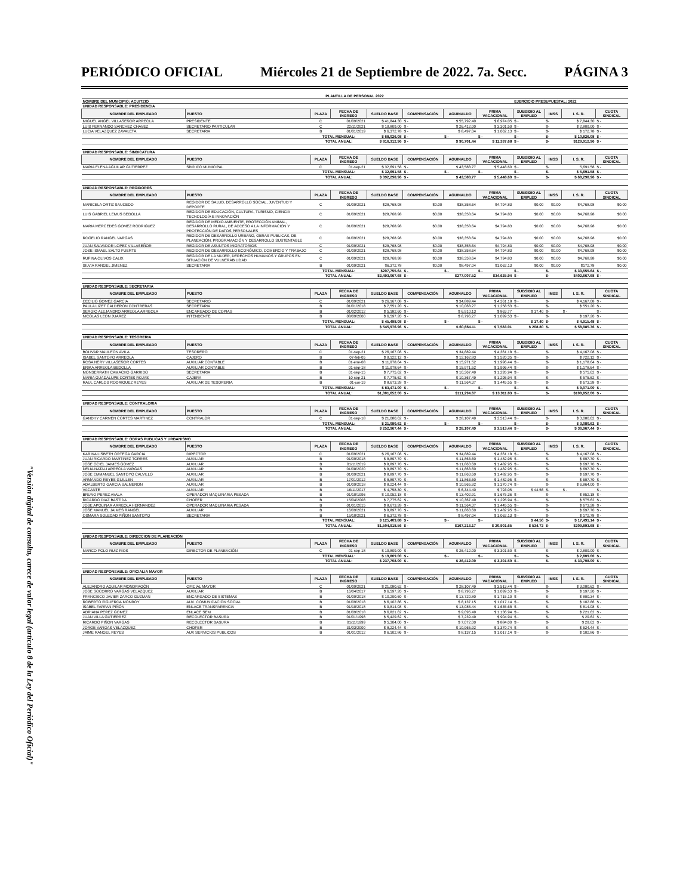"Versión digital de consulta, carece de valor legal (artículo 8 de la Ley del Periódico Oficial)"
PERIÓDICO OFICIAL Miércoles 21 de Septiembre de 2022. 7a. Secc. PÁGINA 3
| PLANTILLA DE PERSONAL 2022 | | | | | | | | | | | |
| NOMBRE DEL MUNICIPIO: ACUITZIO | | | | | | | | EJERCICIO PRESUPUESTAL: 2022 | | | |
| UNIDAD RESPONSABLE: PRESIDENCIA | | | | | | | | | | | |
| NOMBRE DEL EMPLEADO | PUESTO | PLAZA | FECHA DE INGRESO | SUELDO BASE | COMPENSACIÓN | AGUINALDO | PRIMA VACACIONAL | SUBSIDIO AL EMPLEO | IMSS | I. S. R. | CUOTA SINDICAL |
| MIGUEL ANGEL VILLASEÑOR ARREOLA | PRESIDENTE | C | 01/09/2021 | $ 41,844.30 | $ - | $ 55,792.40 | $ 6,974.05 | $ - | $- | $ 7,844.30 | $ - |
| LUIS FERNANDO SANCHEZ CHAVEZ | SECRETARIO PARTICULAR | C | 22/11/2021 | $ 19,809.00 | $ - | $ 26,412.00 | $ 3,301.50 | $ - | $- | $ 2,809.00 | $ - |
| LUCIA VELAZQUEZ ZAVALETA | SECRETARIA | B | 01/01/2019 | $ 6,372.78 | $ - | $ 8,497.04 | $ 1,062.13 | $ - | $- | $ 172.78 | $ - |
| | | TOTAL MENSUAL: | | $ 68,026.08 | $ - | $ - | $ - | $ - | $- | $ 10,826.08 | $ - |
| | | TOTAL ANUAL: | | $ 816,312.96 | $ - | $ 90,701.44 | $ 11,337.68 | $ - | $- | $129,912.96 | $ - |
| UNIDAD RESPONSABLE: SINDICATURA | | | | | | | | | | | |
| NOMBRE DEL EMPLEADO | PUESTO | PLAZA | FECHA DE INGRESO | SUELDO BASE | COMPENSACIÓN | AGUINALDO | PRIMA VACACIONAL | SUBSIDIO AL EMPLEO | IMSS | I. S. R. | CUOTA SINDICAL |
| MARIA ELENA AGUILAR GUTIERREZ | SÍNDICO MUNICIPAL | C | 01-sep-21 | $ 32,691.58 | $ - | $ 43,588.77 | $ 5,448.60 | $ - | $- | 5,691.58 | $ - |
| | | TOTAL MENSUAL: | | $ 32,691.58 | $ - | $ - | $ - | $ - | $- | $ 5,691.58 | $ - |
| | | TOTAL ANUAL: | | $ 392,298.96 | $ - | $ 43,588.77 | $ 5,448.60 | $ - | $- | $ 68,298.96 | $ - |
| UNIDAD RESPONSABLE: REGIDORES | | | | | | | | | | | |
| NOMBRE DEL EMPLEADO | PUESTO | PLAZA | FECHA DE INGRESO | SUELDO BASE | COMPENSACIÓN | AGUINALDO | PRIMA VACACIONAL | SUBSIDIO AL EMPLEO | IMSS | I. S. R. | CUOTA SINDICAL |
| MARICELA ORTIZ SAUCEDO | REGIDOR DE SALUD, DESARROLLO SOCIAL, JUVENTUD Y DEPORTE | C | 01/09/2021 | $28,768.98 | $0.00 | $38,358.64 | $4,794.83 | $0.00 | $0.00 | $4,768.98 | $0.00 |
| LUIS GABRIEL LEMUS BEDOLLA | REGIDOR DE EDUCACIÓN, CULTURA, TURISMO, CIENCIA TECNOLOGÍA E INNOVACIÓN | C | 01/09/2021 | $28,768.98 | $0.00 | $38,358.64 | $4,794.83 | $0.00 | $0.00 | $4,768.98 | $0.00 |
| MARIA MERCEDES GOMEZ RODRIGUEZ | REGIDOR DE MEDIO AMBIENTE, PROTECCIÓN ANIMAL, DESARROLLO RURAL, DE ACCESO A LA INFORMACIÓN Y PROTECCIÓN DE DATOS PERSONALES | C | 01/09/2021 | $28,768.98 | $0.00 | $38,358.64 | $4,794.83 | $0.00 | $0.00 | $4,768.98 | $0.00 |
| ROGELIO RANGEL VARGAS | REGIDOR DE DESARROLLO URBANO, OBRAS PUBLICAS, DE PLANEACIÓN, PROGRAMACIÓN Y DESARROLLO SUSTENTABLE | C | 01/09/2021 | $28,768.98 | $0.00 | $38,358.64 | $4,794.83 | $0.00 | $0.00 | $4,768.98 | $0.00 |
| JUAN SALVADOR LOPEZ VILLASEÑOR | REGIDOR DE ASUNTOS MIGRATORIOS | C | 01/09/2021 | $28,768.98 | $0.00 | $38,358.64 | $4,794.83 | $0.00 | $0.00 | $4,768.98 | $0.00 |
| JOSE ISMAEL SALTO FUERTE | REGIDOR DE DESARROLLO ECONÓMICO, COMERCIO Y TRABAJO | C | 01/09/2021 | $28,768.98 | $0.00 | $38,358.64 | $4,794.83 | $0.00 | $0.00 | $4,768.98 | $0.00 |
| RUFINA OLIVOS CALIX | REGIDOR DE LA MUJER, DERECHOS HUMANOS Y GRUPOS EN SITUACIÓN DE VULNERABILIDAD | C | 01/09/2021 | $28,768.98 | $0.00 | $38,358.64 | $4,794.83 | $0.00 | $0.00 | $4,768.98 | $0.00 |
| SILVIA RANGEL JIMENEZ | SECRETARIA | B | 01/09/2021 | $6,372.78 | $0.00 | $8,497.04 | $1,062.13 | $0.00 | $0.00 | $172.78 | $0.00 |
| | | TOTAL MENSUAL: | | $207,755.64 | $ - | $ - | $ - | $ - | $- | $ 33,555.64 | $ - |
| | | TOTAL ANUAL: | | $2,493,067.68 | $ - | $277,007.52 | $34,625.94 | $ - | $- | $402,667.68 | $ - |
| UNIDAD RESPONSABLE: SECRETARIA | | | | | | | | | | | |
| NOMBRE DEL EMPLEADO | PUESTO | PLAZA | FECHA DE INGRESO | SUELDO BASE | COMPENSACIÓN | AGUINALDO | PRIMA VACACIONAL | SUBSIDIO AL EMPLEO | IMSS | I. S. R. | CUOTA SINDICAL |
| CECILIO GOMEZ GARCIA | SECRETARIO | C | 01/09/2021 | $ 26,167.08 | $ - | $ 34,889.44 | $ 4,361.18 | $ - | $- | $ 4,167.08 | $ - |
| PAULA LIZET CALDERON CONTRERAS | SECRETARIA | B | 01/01/2018 | $ 7,551.20 | $ - | $ 10,068.27 | $ 1,258.53 | $ - | $- | $ 551.20 | $ - |
| SERGIO ALEJANDRO ARREOLA ARREOLA | ENCARGADO DE COPIAS | B | 01/02/2012 | $ 5,182.60 | $ - | $ 6,910.13 | $ 863.77 | $ 17.40 | $- | $ - | $ - |
| NICOLAS LEON JUAREZ | INTENDENTE | B | 08/09/2000 | $ 6,597.20 | $ - | $ 8,796.27 | $ 1,099.53 | $ - | $- | $ 197.20 | $ - |
| | | TOTAL MENSUAL: | | $ 45,498.08 | $ - | $ - | $ - | $ 17.40 | $- | $ 4,915.48 | $ - |
| | | TOTAL ANUAL: | | $ 545,976.96 | $ - | $ 60,664.11 | $ 7,583.01 | $ 208.80 | $- | $ 58,985.76 | $ - |
| UNIDAD RESPONSABLE: TESORERIA | | | | | | | | | | | |
| NOMBRE DEL EMPLEADO | PUESTO | PLAZA | FECHA DE INGRESO | SUELDO BASE | COMPENSACIÓN | AGUINALDO | PRIMA VACACIONAL | SUBSIDIO AL EMPLEO | IMSS | I. S. R. | CUOTA SINDICAL |
| BOLIVAR MAULEON AVILA | TESORERO | C | 01-sep-21 | $ 26,167.08 | $ - | $ 34,889.44 | $ 4,361.18 | $ - | $- | $ 4,167.08 | $ - |
| ISABEL SANTOYO ARREOLA | CAJERO | B | 07-feb-05 | $ 9,122.12 | $ - | $ 12,162.83 | $ 1,520.35 | $ - | $- | $ 722.12 | $ - |
| ROSA NERY VILLASEÑOR CORTES | AUXILIAR CONTABLE | B | 01-ene-08 | $ 11,978.64 | $ - | $ 15,971.52 | $ 1,996.44 | $ - | $- | $ 1,178.64 | $ - |
| ERIKA ARREOLA BEDOLLA | AUXILIAR CONTABLE | B | 01-sep-18 | $ 11,978.64 | $ - | $ 15,971.52 | $ 1,996.44 | $ - | $- | $ 1,178.64 | $ - |
| MONSERRATH CAMACHO GARRIDO | SECRETARIA | B | 01-sep-15 | $ 7,775.62 | $ - | $ 10,367.49 | $ 1,295.94 | $ - | $- | $ 575.62 | $ - |
| MARIA GUADALUPE CORTES ROJAS | CAJERA | B | 10-sep-21 | $ 7,775.62 | $ - | $ 10,367.49 | $ 1,295.94 | $ - | $- | $ 575.62 | $ - |
| RAUL CARLOS RODRIGUEZ REYES | AUXILIAR DE TESORERIA | B | 01-jun-19 | $ 8,673.28 | $ - | $ 11,564.37 | $ 1,445.55 | $ - | $- | $ 673.28 | $ - |
| | | TOTAL MENSUAL: | | $ 83,471.00 | $ - | $ - | $ - | $ - | $- | $ 9,071.00 | $ - |
| | | TOTAL ANUAL: | | $1,001,652.00 | $ - | $111,294.67 | $ 13,911.83 | $ - | $- | $108,852.00 | $ - |
| UNIDAD RESPONSABLE: CONTRALORIA | | | | | | | | | | | |
| NOMBRE DEL EMPLEADO | PUESTO | PLAZA | FECHA DE INGRESO | SUELDO BASE | COMPENSACIÓN | AGUINALDO | PRIMA VACACIONAL | SUBSIDIO AL EMPLEO | IMSS | I. S. R. | CUOTA SINDICAL |
| GANDHY CARMEN CORTES MARTINEZ | CONTRALOR | C | 01-sep-18 | $ 21,080.62 | $ - | $ 28,107.49 | $ 3,513.44 | $ - | $- | $ 3,080.62 | $ - |
| | | TOTAL MENSUAL: | | $ 21,080.62 | $ - | $ - | $ - | $ - | $- | $ 3,080.62 | $ - |
| | | TOTAL ANUAL: | | $ 252,967.44 | $ - | $ 28,107.49 | $ 3,513.44 | $ - | $- | $ 36,967.44 | $ - |
| UNIDAD RESPONSABLE: OBRAS PUBLICAS Y URBANISMO | | | | | | | | | | | |
| NOMBRE DEL EMPLEADO | PUESTO | PLAZA | FECHA DE INGRESO | SUELDO BASE | COMPENSACIÓN | AGUINALDO | PRIMA VACACIONAL | SUBSIDIO AL EMPLEO | IMSS | I. S. R. | CUOTA SINDICAL |
| KARINA LISBETH ORTEGA GARCIA | DIRECTOR | C | 01/09/2021 | $ 26,167.08 | $ - | $ 34,889.44 | $ 4,361.18 | $ - | $- | $ 4,167.08 | $ - |
| JUAN RICARDO MARTINEZ TORRES | AUXILIAR | B | 01/09/2018 | $ 8,897.70 | $ - | $ 11,863.60 | $ 1,482.95 | $ - | $- | $ 697.70 | $ - |
| JOSE OCIEL JAIMES GOMEZ | AUXILIAR | B | 01/11/2019 | $ 8,897.70 | $ - | $ 11,863.60 | $ 1,482.95 | $ - | $- | $ 697.70 | $ - |
| DELIA NATALI ARREOLA VARGAS | AUXILIAR | B | 01/08/2020 | $ 8,897.70 | $ - | $ 11,863.60 | $ 1,482.95 | $ - | $- | $ 697.70 | $ - |
| JOSE EMMANUEL SANTOYO CALVILLO | AUXILIAR | B | 01/09/2021 | $ 8,897.70 | $ - | $ 11,863.60 | $ 1,482.95 | $ - | $- | $ 697.70 | $ - |
| ARMANDO REYES GUILLEN | AUXILIAR | B | 17/01/2012 | $ 8,897.70 | $ - | $ 11,863.60 | $ 1,482.95 | $ - | $- | $ 697.70 | $ - |
| ADALBERTO GARCIA SALMERON | AUXILIAR | B | 01/09/2018 | $ 8,224.44 | $ - | $ 10,965.92 | $ 1,370.74 | $ - | $- | $ 6,864.00 | $ - |
| VACANTE | AUXILIAR | B | 16/11/2017 | $ 4,758.30 | $ - | $ 6,344.40 | $ 793.05 | $ 44.56 | $- | $ - | $ - |
| BRUNO PEREZ AYALA | OPERADOR MAQUINARIA PESADA | B | 01/10/1996 | $ 10,052.18 | $ - | $ 13,402.91 | $ 1,675.36 | $ - | $- | $ 852.18 | $ - |
| RICARDO DIAZ BASTIDA | CHOFER | B | 15/04/2008 | $ 7,775.62 | $ - | $ 10,367.49 | $ 1,295.94 | $ - | $- | $ 575.62 | $ - |
| JOSE APOLINAR ARREOLA HERNANDEZ | OPERADOR MAQUINARIA PESADA | B | 01/01/2015 | $ 8,673.28 | $ - | $ 11,564.37 | $ 1,445.55 | $ - | $- | $ 673.28 | $ - |
| JOSE MANUEL JAIMES RANGEL | AUXILIAR | B | 16/09/2021 | $ 8,897.70 | $ - | $ 11,863.60 | $ 1,482.95 | $ - | $- | $ 697.70 | $ - |
| OSMARA SOLEDAD PIÑON SANTOYO | SECRETARIA | B | 15/10/2021 | $ 6,372.78 | $ - | $ 8,497.04 | $ 1,062.13 | $ - | $- | $ 172.78 | $ - |
| | | TOTAL MENSUAL: | | $ 125,409.88 | $ - | $ - | $ - | $ 44.56 | $- | $ 17,491.14 | $ - |
| | | TOTAL ANUAL: | | $1,504,918.56 | $ - | $167,213.17 | $ 20,901.65 | $ 534.72 | $- | $209,893.68 | $ - |
| UNIDAD RESPONSABLE: DIRECCION DE PLANEACIÓN | | | | | | | | | | | |
| NOMBRE DEL EMPLEADO | PUESTO | PLAZA | FECHA DE INGRESO | SUELDO BASE | COMPENSACIÓN | AGUINALDO | PRIMA VACACIONAL | SUBSIDIO AL EMPLEO | IMSS | I. S. R. | CUOTA SINDICAL |
| MARCO POLO RUIZ RIOS | DIRECTOR DE PLANEACIÓN | C | 01-sep-18 | $ 19,809.00 | $ - | $ 26,412.00 | $ 3,301.50 | $ - | $- | $ 2,809.00 | $ - |
| | | TOTAL MENSUAL: | | $ 19,809.00 | $ - | $ - | $ - | $ - | $- | $ 2,809.00 | $ - |
| | | TOTAL ANUAL: | | $ 237,708.00 | $ - | $ 26,412.00 | $ 3,301.50 | $ - | $- | $ 33,708.00 | $ - |
| UNIDAD RESPONSABLE: OFICIALIA MAYOR | | | | | | | | | | | |
| NOMBRE DEL EMPLEADO | PUESTO | PLAZA | FECHA DE INGRESO | SUELDO BASE | COMPENSACIÓN | AGUINALDO | PRIMA VACACIONAL | SUBSIDIO AL EMPLEO | IMSS | I. S. R. | CUOTA SINDICAL |
| ALEJANDRO AGUILAR MONDRAGÓN | OFICIAL MAYOR | C | 01/09/2021 | $ 21,080.62 | $ - | $ 28,107.49 | $ 3,513.44 | $ - | $- | $ 3,080.62 | $ - |
| JOSE SOCORRO VARGAS VELAZQUEZ | AUXILIAR | B | 16/04/2017 | $ 6,597.20 | $ - | $ 8,796.27 | $ 1,099.53 | $ - | $- | $ 197.20 | $ - |
| FRANCISCO JAVIER ZARCO GUZMAN | ENCARGADO DE SISTEMAS | B | 01/09/2018 | $ 10,290.60 | $ - | $ 13,720.80 | $ 1,715.10 | $ - | $- | $ 890.34 | $ - |
| ROBERTO FIGUEROA MONROY | AUX. COMUNICACIÓN SOCIAL | B | 01/09/2018 | $ 6,102.86 | $ - | $ 8,137.15 | $ 1,017.14 | $ - | $- | $ 102.86 | $ - |
| ISABEL FARFAN PIÑÓN | ENLACE TRANSPARENCIA | B | 01/10/2018 | $ 9,814.08 | $ - | $ 13,085.44 | $ 1,635.68 | $ - | $- | $ 814.08 | $ - |
| ADRIANA PEREZ GOMEZ | ENLACE SEM | B | 01/09/2018 | $ 6,821.62 | $ - | $ 9,095.49 | $ 1,136.94 | $ - | $- | $ 221.62 | $ - |
| JUAN VILLA GUTIERREZ | RECOLECTOR BASURA | B | 01/01/1998 | $ 5,429.62 | $ - | $ 7,239.49 | $ 904.94 | $ - | $- | $ 29.62 | $ - |
| RICARDO PIÑON VARGAS | RECOLECTOR BASURA | B | 01/11/1999 | $ 5,304.00 | $ - | $ 7,072.00 | $ 884.00 | $ - | $- | $ 29.62 | $ - |
| JORGE VARGAS VELAZQUEZ | CHOFER | B | 31/03/2000 | $ 8,224.44 | $ - | $ 10,965.92 | $ 1,370.74 | $ - | $- | $ 624.44 | $ - |
| JAIME RANGEL REYES | AUX SERVICIOS PUBLICOS | B | 01/01/2012 | $ 6,102.86 | $ - | $ 8,137.15 | $ 1,017.14 | $ - | $- | $ 102.86 | $ - |